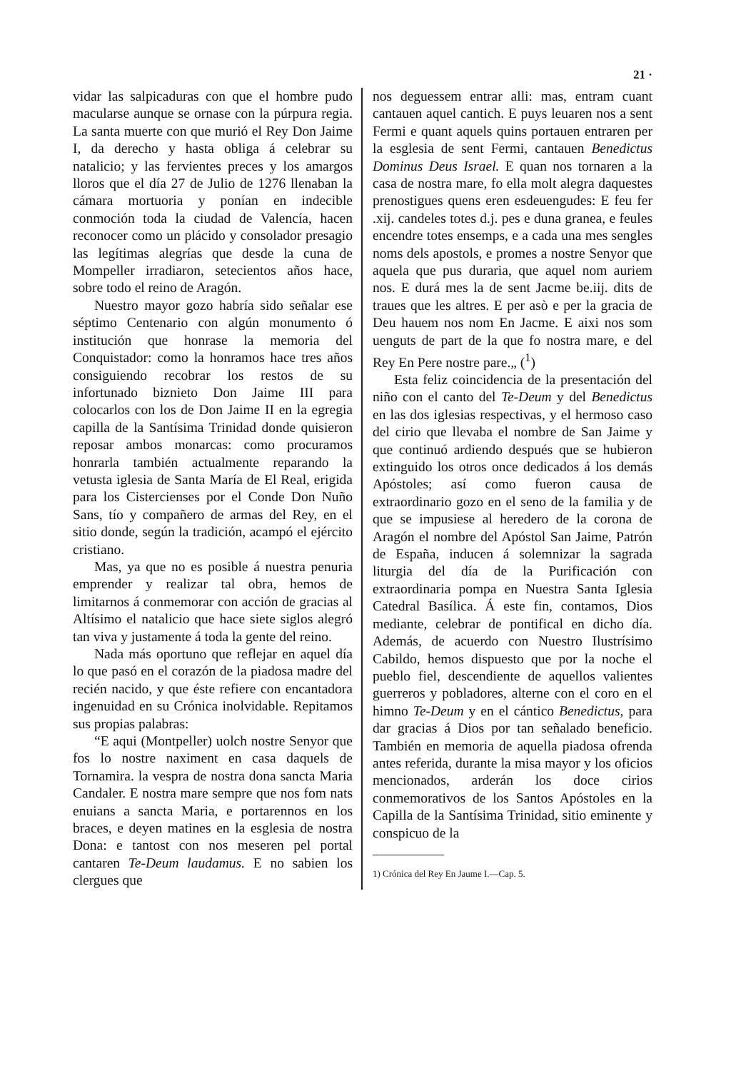21 ·
vidar las salpicaduras con que el hombre pudo macularse aunque se ornase con la púrpura regia. La santa muerte con que murió el Rey Don Jaime I, da derecho y hasta obliga á celebrar su natalicio; y las fervientes preces y los amargos lloros que el día 27 de Julio de 1276 llenaban la cámara mortuoria y ponían en indecible conmoción toda la ciudad de Valencía, hacen reconocer como un plácido y consolador presagio las legítimas alegrías que desde la cuna de Mompeller irradiaron, setecientos años hace, sobre todo el reino de Aragón.
Nuestro mayor gozo habría sido señalar ese séptimo Centenario con algún monumento ó institución que honrase la memoria del Conquistador: como la honramos hace tres años consiguiendo recobrar los restos de su infortunado biznieto Don Jaime III para colocarlos con los de Don Jaime II en la egregia capilla de la Santísima Trinidad donde quisieron reposar ambos monarcas: como procuramos honrarla también actualmente reparando la vetusta iglesia de Santa María de El Real, erigida para los Cistercienses por el Conde Don Nuño Sans, tío y compañero de armas del Rey, en el sitio donde, según la tradición, acampó el ejército cristiano.
Mas, ya que no es posible á nuestra penuria emprender y realizar tal obra, hemos de limitarnos á conmemorar con acción de gracias al Altísimo el natalicio que hace siete siglos alegró tan viva y justamente á toda la gente del reino.
Nada más oportuno que reflejar en aquel día lo que pasó en el corazón de la piadosa madre del recién nacido, y que éste refiere con encantadora ingenuidad en su Crónica inolvidable. Repitamos sus propias palabras:
“E aqui (Montpeller) uolch nostre Senyor que fos lo nostre naximent en casa daquels de Tornamira. la vespra de nostra dona sancta Maria Candaler. E nostra mare sempre que nos fom nats enuians a sancta Maria, e portarennos en los braces, e deyen matines en la esglesia de nostra Dona: e tantost con nos meseren pel portal cantaren Te-Deum laudamus. E no sabien los clergues que
nos deguessem entrar alli: mas, entram cuant cantauen aquel cantich. E puys leuaren nos a sent Fermi e quant aquels quins portauen entraren per la esglesia de sent Fermi, cantauen Benedictus Dominus Deus Israel. E quan nos tornaren a la casa de nostra mare, fo ella molt alegra daquestes prenostigues quens eren esdeuengudes: E feu fer .xij. candeles totes d.j. pes e duna granea, e feules encendre totes ensemps, e a cada una mes sengles noms dels apostols, e promes a nostre Senyor que aquela que pus duraria, que aquel nom auriem nos. E durá mes la de sent Jacme be.iij. dits de traues que les altres. E per asò e per la gracia de Deu hauem nos nom En Jacme. E aixi nos som uenguts de part de la que fo nostra mare, e del Rey En Pere nostre pare.„ (<sup>1</sup>)
Esta feliz coincidencia de la presentación del niño con el canto del Te-Deum y del Benedictus en las dos iglesias respectivas, y el hermoso caso del cirio que llevaba el nombre de San Jaime y que continuó ardiendo después que se hubieron extinguido los otros once dedicados á los demás Apóstoles; así como fueron causa de extraordinario gozo en el seno de la familia y de que se impusiese al heredero de la corona de Aragón el nombre del Apóstol San Jaime, Patrón de España, inducen á solemnizar la sagrada liturgia del día de la Purificación con extraordinaria pompa en Nuestra Santa Iglesia Catedral Basílica. Á este fin, contamos, Dios mediante, celebrar de pontifical en dicho día. Además, de acuerdo con Nuestro Ilustrísimo Cabildo, hemos dispuesto que por la noche el pueblo fiel, descendiente de aquellos valientes guerreros y pobladores, alterne con el coro en el himno Te-Deum y en el cántico Benedictus, para dar gracias á Dios por tan señalado beneficio. También en memoria de aquella piadosa ofrenda antes referida, durante la misa mayor y los oficios mencionados, arderán los doce cirios conmemorativos de los Santos Apóstoles en la Capilla de la Santísima Trinidad, sitio eminente y conspicuo de la
1) Crónica del Rey En Jaume I.—Cap. 5.